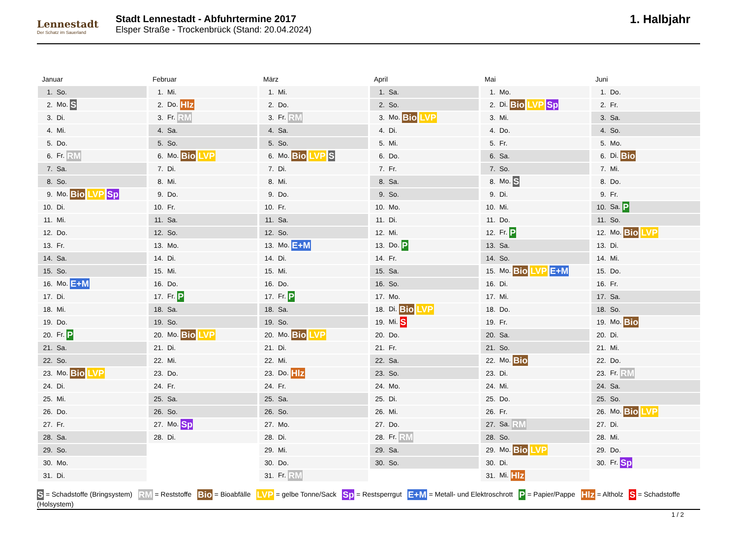Lennestadt
Der Schatz im Sauerland
Stadt Lennestadt - Abfuhrtermine 2017
Elsper Straße - Trockenbrück (Stand: 20.04.2024)
1. Halbjahr
Januar
| 1. | So. |
| 2. | Mo. S |
| 3. | Di. |
| 4. | Mi. |
| 5. | Do. |
| 6. | Fr. RM |
| 7. | Sa. |
| 8. | So. |
| 9. | Mo. Bio LVP Sp |
| 10. | Di. |
| 11. | Mi. |
| 12. | Do. |
| 13. | Fr. |
| 14. | Sa. |
| 15. | So. |
| 16. | Mo. E+M |
| 17. | Di. |
| 18. | Mi. |
| 19. | Do. |
| 20. | Fr. P |
| 21. | Sa. |
| 22. | So. |
| 23. | Mo. Bio LVP |
| 24. | Di. |
| 25. | Mi. |
| 26. | Do. |
| 27. | Fr. |
| 28. | Sa. |
| 29. | So. |
| 30. | Mo. |
| 31. | Di. |
Februar
| 1. | Mi. |
| 2. | Do. Hlz |
| 3. | Fr. RM |
| 4. | Sa. |
| 5. | So. |
| 6. | Mo. Bio LVP |
| 7. | Di. |
| 8. | Mi. |
| 9. | Do. |
| 10. | Fr. |
| 11. | Sa. |
| 12. | So. |
| 13. | Mo. |
| 14. | Di. |
| 15. | Mi. |
| 16. | Do. |
| 17. | Fr. P |
| 18. | Sa. |
| 19. | So. |
| 20. | Mo. Bio LVP |
| 21. | Di. |
| 22. | Mi. |
| 23. | Do. |
| 24. | Fr. |
| 25. | Sa. |
| 26. | So. |
| 27. | Mo. Sp |
| 28. | Di. |
März
| 1. | Mi. |
| 2. | Do. |
| 3. | Fr. RM |
| 4. | Sa. |
| 5. | So. |
| 6. | Mo. Bio LVP S |
| 7. | Di. |
| 8. | Mi. |
| 9. | Do. |
| 10. | Fr. |
| 11. | Sa. |
| 12. | So. |
| 13. | Mo. E+M |
| 14. | Di. |
| 15. | Mi. |
| 16. | Do. |
| 17. | Fr. P |
| 18. | Sa. |
| 19. | So. |
| 20. | Mo. Bio LVP |
| 21. | Di. |
| 22. | Mi. |
| 23. | Do. Hlz |
| 24. | Fr. |
| 25. | Sa. |
| 26. | So. |
| 27. | Mo. |
| 28. | Di. |
| 29. | Mi. |
| 30. | Do. |
| 31. | Fr. RM |
April
| 1. | Sa. |
| 2. | So. |
| 3. | Mo. Bio LVP |
| 4. | Di. |
| 5. | Mi. |
| 6. | Do. |
| 7. | Fr. |
| 8. | Sa. |
| 9. | So. |
| 10. | Mo. |
| 11. | Di. |
| 12. | Mi. |
| 13. | Do. P |
| 14. | Fr. |
| 15. | Sa. |
| 16. | So. |
| 17. | Mo. |
| 18. | Di. Bio LVP |
| 19. | Mi. S |
| 20. | Do. |
| 21. | Fr. |
| 22. | Sa. |
| 23. | So. |
| 24. | Mo. |
| 25. | Di. |
| 26. | Mi. |
| 27. | Do. |
| 28. | Fr. RM |
| 29. | Sa. |
| 30. | So. |
Mai
| 1. | Mo. |
| 2. | Di. Bio LVP Sp |
| 3. | Mi. |
| 4. | Do. |
| 5. | Fr. |
| 6. | Sa. |
| 7. | So. |
| 8. | Mo. S |
| 9. | Di. |
| 10. | Mi. |
| 11. | Do. |
| 12. | Fr. P |
| 13. | Sa. |
| 14. | So. |
| 15. | Mo. Bio LVP E+M |
| 16. | Di. |
| 17. | Mi. |
| 18. | Do. |
| 19. | Fr. |
| 20. | Sa. |
| 21. | So. |
| 22. | Mo. Bio |
| 23. | Di. |
| 24. | Mi. |
| 25. | Do. |
| 26. | Fr. |
| 27. | Sa. RM |
| 28. | So. |
| 29. | Mo. Bio LVP |
| 30. | Di. |
| 31. | Mi. Hlz |
Juni
| 1. | Do. |
| 2. | Fr. |
| 3. | Sa. |
| 4. | So. |
| 5. | Mo. |
| 6. | Di. Bio |
| 7. | Mi. |
| 8. | Do. |
| 9. | Fr. |
| 10. | Sa. P |
| 11. | So. |
| 12. | Mo. Bio LVP |
| 13. | Di. |
| 14. | Mi. |
| 15. | Do. |
| 16. | Fr. |
| 17. | Sa. |
| 18. | So. |
| 19. | Mo. Bio |
| 20. | Di. |
| 21. | Mi. |
| 22. | Do. |
| 23. | Fr. RM |
| 24. | Sa. |
| 25. | So. |
| 26. | Mo. Bio LVP |
| 27. | Di. |
| 28. | Mi. |
| 29. | Do. |
| 30. | Fr. Sp |
S = Schadstoffe (Bringsystem) RM = Reststoffe Bio = Bioabfälle LVP = gelbe Tonne/Sack Sp = Restsperrgut E+M = Metall- und Elektroschrott P = Papier/Pappe Hlz = Altholz S = Schadstoffe (Holsystem)
1 / 2